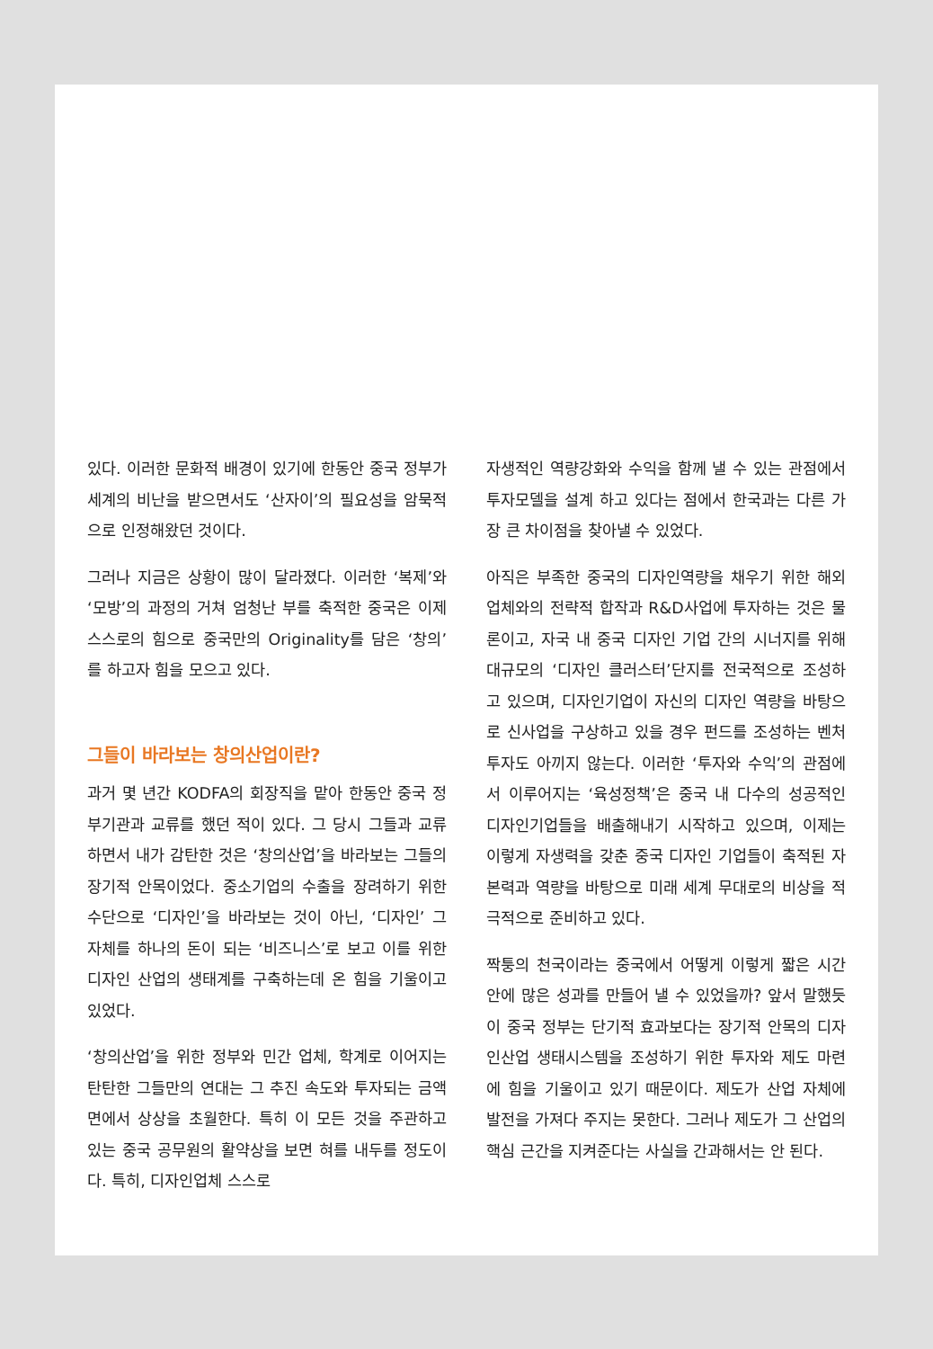있다. 이러한 문화적 배경이 있기에 한동안 중국 정부가 세계의 비난을 받으면서도 ‘산자이’의 필요성을 암묵적으로 인정해왔던 것이다.
그러나 지금은 상황이 많이 달라졌다. 이러한 ‘복제’와 ‘모방’의 과정의 거쳐 엄청난 부를 축적한 중국은 이제 스스로의 힘으로 중국만의 Originality를 담은 ‘창의’를 하고자 힘을 모으고 있다.
그들이 바라보는 창의산업이란?
과거 몇 년간 KODFA의 회장직을 맡아 한동안 중국 정부기관과 교류를 했던 적이 있다. 그 당시 그들과 교류하면서 내가 감탄한 것은 ‘창의산업’을 바라보는 그들의 장기적 안목이었다. 중소기업의 수출을 장려하기 위한 수단으로 ‘디자인’을 바라보는 것이 아닌, ‘디자인’ 그 자체를 하나의 돈이 되는 ‘비즈니스’로 보고 이를 위한 디자인 산업의 생태계를 구축하는데 온 힘을 기울이고 있었다.
‘창의산업’을 위한 정부와 민간 업체, 학계로 이어지는 탄탄한 그들만의 연대는 그 추진 속도와 투자되는 금액 면에서 상상을 초월한다. 특히 이 모든 것을 주관하고 있는 중국 공무원의 활약상을 보면 혀를 내두를 정도이다. 특히, 디자인업체 스스로
자생적인 역량강화와 수익을 함께 낼 수 있는 관점에서 투자모델을 설계 하고 있다는 점에서 한국과는 다른 가장 큰 차이점을 찾아낼 수 있었다.
아직은 부족한 중국의 디자인역량을 채우기 위한 해외 업체와의 전략적 합작과 R&D사업에 투자하는 것은 물론이고, 자국 내 중국 디자인 기업 간의 시너지를 위해 대규모의 ‘디자인 클러스터’단지를 전국적으로 조성하고 있으며, 디자인기업이 자신의 디자인 역량을 바탕으로 신사업을 구상하고 있을 경우 펀드를 조성하는 벤처 투자도 아끼지 않는다. 이러한 ‘투자와 수익’의 관점에서 이루어지는 ‘육성정책’은 중국 내 다수의 성공적인 디자인기업들을 배출해내기 시작하고 있으며, 이제는 이렇게 자생력을 갖춘 중국 디자인 기업들이 축적된 자본력과 역량을 바탕으로 미래 세계 무대로의 비상을 적극적으로 준비하고 있다.
짝퉁의 천국이라는 중국에서 어떻게 이렇게 짧은 시간 안에 많은 성과를 만들어 낼 수 있었을까? 앞서 말했듯이 중국 정부는 단기적 효과보다는 장기적 안목의 디자인산업 생태시스템을 조성하기 위한 투자와 제도 마련에 힘을 기울이고 있기 때문이다. 제도가 산업 자체에 발전을 가져다 주지는 못한다. 그러나 제도가 그 산업의 핵심 근간을 지켜준다는 사실을 간과해서는 안 된다.